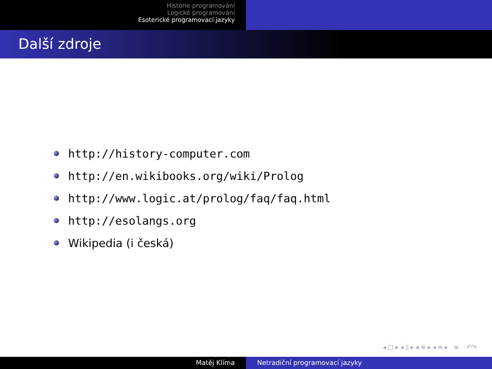Historie programování
Logické programování
Esoterické programovací jazyky
Další zdroje
http://history-computer.com
http://en.wikibooks.org/wiki/Prolog
http://www.logic.at/prolog/faq/faq.html
http://esolangs.org
Wikipedia (i česká)
◂ □ ▸ ◂ ▯ ▸ ◂ ≡ ▸ ◂ ≡ ▸ ≡ ↶↷
Matěj Klíma Netradiční programovací jazyky